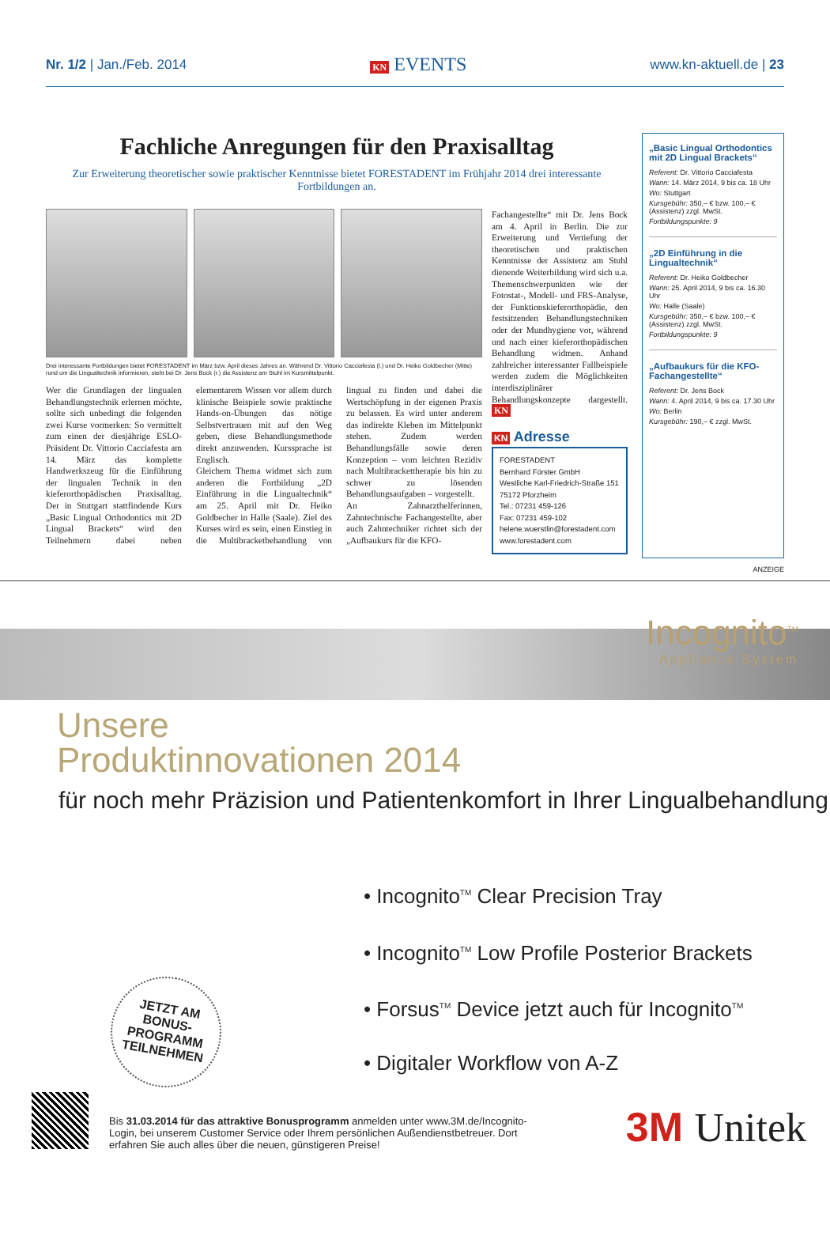Nr. 1/2 | Jan./Feb. 2014 KN EVENTS www.kn-aktuell.de | 23
Fachliche Anregungen für den Praxisalltag
Zur Erweiterung theoretischer sowie praktischer Kenntnisse bietet FORESTADENT im Frühjahr 2014 drei interessante Fortbildungen an.
Drei interessante Fortbildungen bietet FORESTADENT im März bzw. April dieses Jahres an. Während Dr. Vittorio Cacciafesta (l.) und Dr. Heiko Goldbecher (Mitte) rund um die Lingualtechnik informieren, steht bei Dr. Jens Bock (r.) die Assistenz am Stuhl im Kursmittelpunkt.
Wer die Grundlagen der lingualen Behandlungstechnik erlernen möchte, sollte sich unbedingt die folgenden zwei Kurse vormerken: So vermittelt zum einen der diesjährige ESLO-Präsident Dr. Vittorio Cacciafesta am 14. März das komplette Handwerkszeug für die Einführung der lingualen Technik in den kieferorthopädischen Praxisalltag. Der in Stuttgart stattfindende Kurs „Basic Lingual Orthodontics mit 2D Lingual Brackets“ wird den Teilnehmern dabei neben elementarem Wissen vor allem durch klinische Beispiele sowie praktische Hands-on-Übungen das nötige Selbstvertrauen mit auf den Weg geben, diese Behandlungsmethode direkt anzuwenden. Kurssprache ist Englisch.
Gleichem Thema widmet sich zum anderen die Fortbildung „2D Einführung in die Lingualtechnik“ am 25. April mit Dr. Heiko Goldbecher in Halle (Saale). Ziel des Kurses wird es sein, einen Einstieg in die Multibracketbehandlung von lingual zu finden und dabei die Wertschöpfung in der eigenen Praxis zu belassen. Es wird unter anderem das indirekte Kleben im Mittelpunkt stehen. Zudem werden Behandlungsfälle sowie deren Konzeption – vom leichten Rezidiv nach Multibrackettherapie bis hin zu schwer zu lösenden Behandlungsaufgaben – vorgestellt.
An Zahnarzthelferinnen, Zahntechnische Fachangestellte, aber auch Zahntechniker richtet sich der „Aufbaukurs für die KFO-
Fachangestellte“ mit Dr. Jens Bock am 4. April in Berlin. Die zur Erweiterung und Vertiefung der theoretischen und praktischen Kenntnisse der Assistenz am Stuhl dienende Weiterbildung wird sich u.a. Themenschwerpunkten wie der Fotostat-, Modell- und FRS-Analyse, der Funktionskieferorthopädie, den festsitzenden Behandlungstechniken oder der Mundhygiene vor, während und nach einer kieferorthopädischen Behandlung widmen. Anhand zahlreicher interessanter Fallbeispiele werden zudem die Möglichkeiten interdisziplinärer Behandlungskonzepte dargestellt. KN
KN Adresse
FORESTADENT
Bernhard Förster GmbH
Westliche Karl-Friedrich-Straße 151
75172 Pforzheim
Tel.: 07231 459-126
Fax: 07231 459-102
helene.wuerstlin@forestadent.com
www.forestadent.com
„Basic Lingual Orthodontics mit 2D Lingual Brackets“
Referent: Dr. Vittorio Cacciafesta
Wann: 14. März 2014, 9 bis ca. 18 Uhr
Wo: Stuttgart
Kursgebühr: 350,– € bzw. 100,– € (Assistenz) zzgl. MwSt.
Fortbildungspunkte: 9
„2D Einführung in die Lingualtechnik“
Referent: Dr. Heiko Goldbecher
Wann: 25. April 2014, 9 bis ca. 16.30 Uhr
Wo: Halle (Saale)
Kursgebühr: 350,– € bzw. 100,– € (Assistenz) zzgl. MwSt.
Fortbildungspunkte: 9
„Aufbaukurs für die KFO-Fachangestellte“
Referent: Dr. Jens Bock
Wann: 4. April 2014, 9 bis ca. 17.30 Uhr
Wo: Berlin
Kursgebühr: 190,– € zzgl. MwSt.
ANZEIGE
Incognito<sup>TM</sup>
Appliance System
Unsere
Produktinnovationen 2014
für noch mehr Präzision und Patientenkomfort in Ihrer Lingualbehandlung
• Incognito<sup>TM</sup> Clear Precision Tray
• Incognito<sup>TM</sup> Low Profile Posterior Brackets
• Forsus<sup>TM</sup> Device jetzt auch für Incognito<sup>TM</sup>
• Digitaler Workflow von A-Z
JETZT AM
BONUS-
PROGRAMM
TEILNEHMEN
Bis 31.03.2014 für das attraktive Bonusprogramm anmelden unter www.3M.de/Incognito-Login, bei unserem Customer Service oder Ihrem persönlichen Außendienstbetreuer. Dort erfahren Sie auch alles über die neuen, günstigeren Preise!
3M Unitek